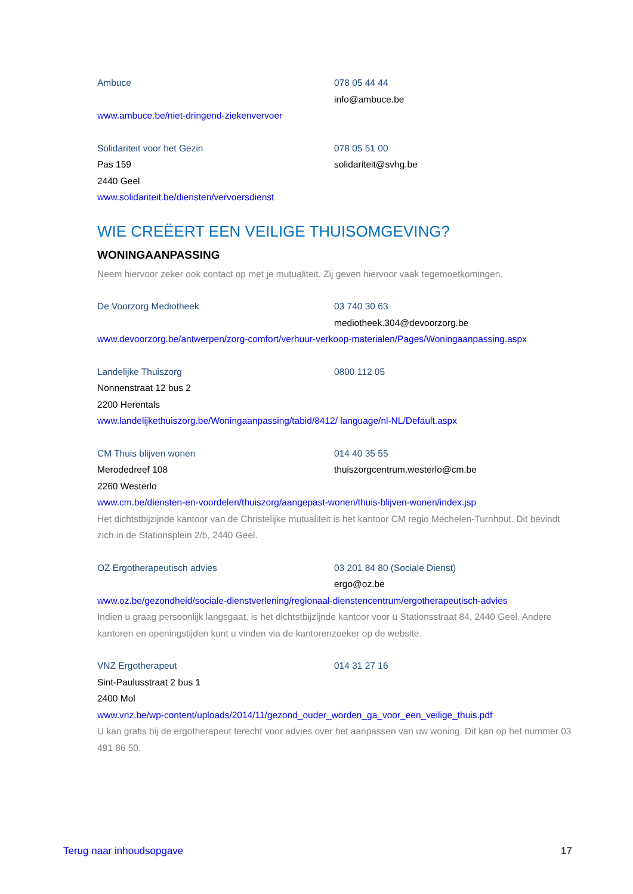Ambuce 078 05 44 44
info@ambuce.be
www.ambuce.be/niet-dringend-ziekenvervoer
Solidariteit voor het Gezin 078 05 51 00
Pas 159 solidariteit@svhg.be
2440 Geel
www.solidariteit.be/diensten/vervoersdienst
WIE CREËERT EEN VEILIGE THUISOMGEVING?
WONINGAANPASSING
Neem hiervoor zeker ook contact op met je mutualiteit. Zij geven hiervoor vaak tegemoetkomingen.
De Voorzorg Mediotheek 03 740 30 63
mediotheek.304@devoorzorg.be
www.devoorzorg.be/antwerpen/zorg-comfort/verhuur-verkoop-materialen/Pages/Woningaanpassing.aspx
Landelijke Thuiszorg 0800 112 05
Nonnenstraat 12 bus 2
2200 Herentals
www.landelijkethuiszorg.be/Woningaanpassing/tabid/8412/ language/nl-NL/Default.aspx
CM Thuis blijven wonen 014 40 35 55
Merodedreef 108 thuiszorgcentrum.westerlo@cm.be
2260 Westerlo
www.cm.be/diensten-en-voordelen/thuiszorg/aangepast-wonen/thuis-blijven-wonen/index.jsp
Het dichtstbijzijnde kantoor van de Christelijke mutualiteit is het kantoor CM regio Mechelen-Turnhout. Dit bevindt zich in de Stationsplein 2/b, 2440 Geel.
OZ Ergotherapeutisch advies 03 201 84 80 (Sociale Dienst)
ergo@oz.be
www.oz.be/gezondheid/sociale-dienstverlening/regionaal-dienstencentrum/ergotherapeutisch-advies
Indien u graag persoonlijk langsgaat, is het dichtstbijzijnde kantoor voor u Stationsstraat 84, 2440 Geel. Andere kantoren en openingstijden kunt u vinden via de kantorenzoeker op de website.
VNZ Ergotherapeut 014 31 27 16
Sint-Paulusstraat 2 bus 1
2400 Mol
www.vnz.be/wp-content/uploads/2014/11/gezond_ouder_worden_ga_voor_een_veilige_thuis.pdf
U kan gratis bij de ergotherapeut terecht voor advies over het aanpassen van uw woning. Dit kan op het nummer 03 491 86 50.
Terug naar inhoudsopgave 17